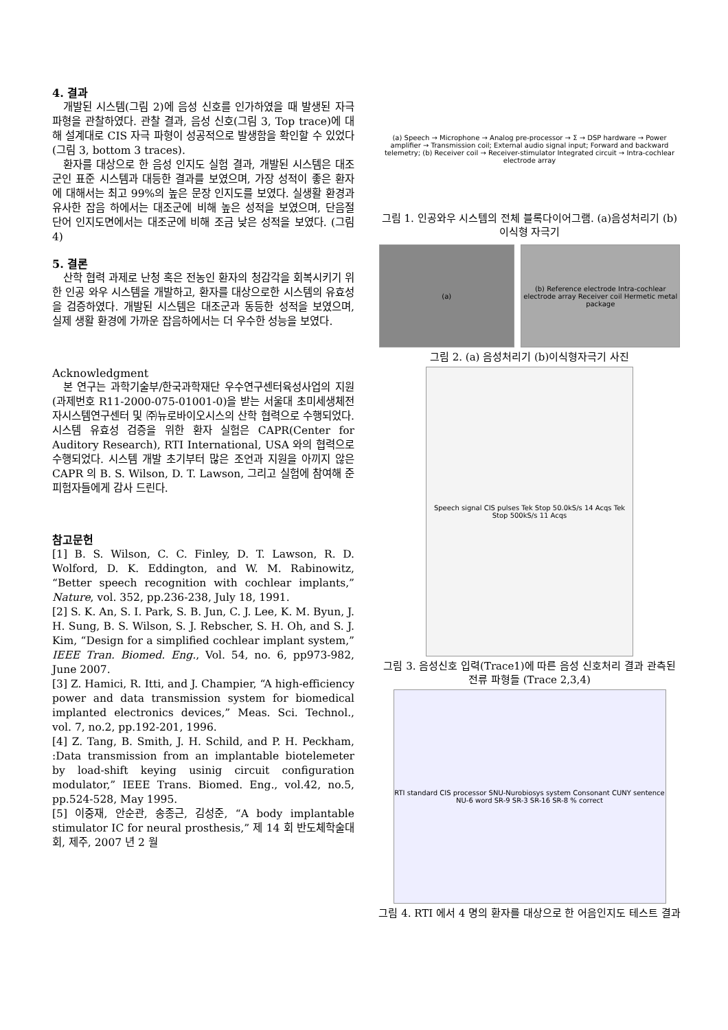4. 결과
개발된 시스템(그림 2)에 음성 신호를 인가하였을 때 발생된 자극 파형을 관찰하였다. 관찰 결과, 음성 신호(그림 3, Top trace)에 대해 설계대로 CIS 자극 파형이 성공적으로 발생함을 확인할 수 있었다(그림 3, bottom 3 traces).
환자를 대상으로 한 음성 인지도 실험 결과, 개발된 시스템은 대조군인 표준 시스템과 대등한 결과를 보였으며, 가장 성적이 좋은 환자에 대해서는 최고 99%의 높은 문장 인지도를 보였다. 실생활 환경과 유사한 잡음 하에서는 대조군에 비해 높은 성적을 보였으며, 단음절 단어 인지도면에서는 대조군에 비해 조금 낮은 성적을 보였다. (그림 4)
5. 결론
산학 협력 과제로 난청 혹은 전농인 환자의 청감각을 회복시키기 위한 인공 와우 시스템을 개발하고, 환자를 대상으로한 시스템의 유효성을 검증하였다. 개발된 시스템은 대조군과 동등한 성적을 보였으며, 실제 생활 환경에 가까운 잡음하에서는 더 우수한 성능을 보였다.
Acknowledgment
본 연구는 과학기술부/한국과학재단 우수연구센터육성사업의 지원(과제번호 R11-2000-075-01001-0)을 받는 서울대 초미세생체전자시스템연구센터 및 ㈜뉴로바이오시스의 산학 협력으로 수행되었다. 시스템 유효성 검증을 위한 환자 실험은 CAPR(Center for Auditory Research), RTI International, USA 와의 협력으로 수행되었다. 시스템 개발 초기부터 많은 조언과 지원을 아끼지 않은 CAPR 의 B. S. Wilson, D. T. Lawson, 그리고 실험에 참여해 준 피험자들에게 감사 드린다.
참고문헌
[1] B. S. Wilson, C. C. Finley, D. T. Lawson, R. D. Wolford, D. K. Eddington, and W. M. Rabinowitz, “Better speech recognition with cochlear implants,” Nature, vol. 352, pp.236-238, July 18, 1991.
[2] S. K. An, S. I. Park, S. B. Jun, C. J. Lee, K. M. Byun, J. H. Sung, B. S. Wilson, S. J. Rebscher, S. H. Oh, and S. J. Kim, “Design for a simplified cochlear implant system,” IEEE Tran. Biomed. Eng., Vol. 54, no. 6, pp973-982, June 2007.
[3] Z. Hamici, R. Itti, and J. Champier, “A high-efficiency power and data transmission system for biomedical implanted electronics devices,” Meas. Sci. Technol., vol. 7, no.2, pp.192-201, 1996.
[4] Z. Tang, B. Smith, J. H. Schild, and P. H. Peckham, :Data transmission from an implantable biotelemeter by load-shift keying usinig circuit configuration modulator,” IEEE Trans. Biomed. Eng., vol.42, no.5, pp.524-528, May 1995.
[5] 이중재, 안순관, 송종근, 김성준, “A body implantable stimulator IC for neural prosthesis,” 제 14 회 반도체학술대회, 제주, 2007 년 2 월
(a) Speech → Microphone → Analog pre-processor → Σ → DSP hardware → Power amplifier → Transmission coil; External audio signal input; Forward and backward telemetry; (b) Receiver coil → Receiver-stimulator Integrated circuit → Intra-cochlear electrode array
그림 1. 인공와우 시스템의 전체 블록다이어그램. (a)음성처리기 (b)이식형 자극기
(a) (b) Reference electrode Intra-cochlear electrode array Receiver coil Hermetic metal package
그림 2. (a) 음성처리기 (b)이식형자극기 사진
Speech signal CIS pulses Tek Stop 50.0kS/s 14 Acqs Tek Stop 500kS/s 11 Acqs
그림 3. 음성신호 입력(Trace1)에 따른 음성 신호처리 결과 관측된 전류 파형들 (Trace 2,3,4)
RTI standard CIS processor SNU-Nurobiosys system Consonant CUNY sentence NU-6 word SR-9 SR-3 SR-16 SR-8 % correct
그림 4. RTI 에서 4 명의 환자를 대상으로 한 어음인지도 테스트 결과